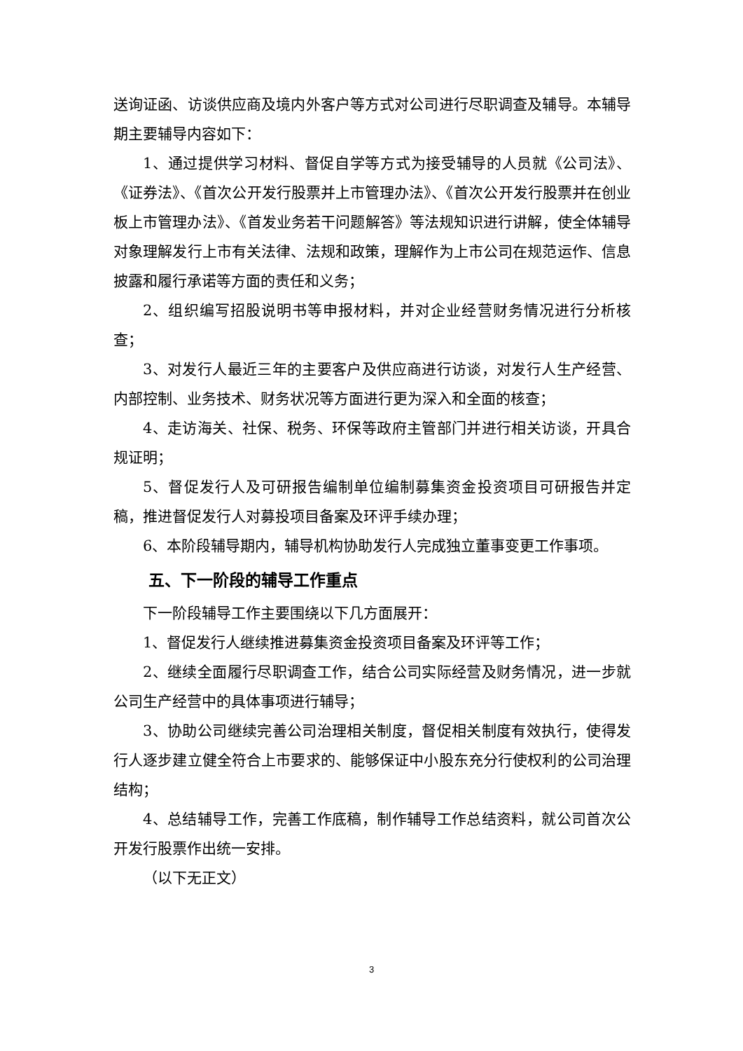送询证函、访谈供应商及境内外客户等方式对公司进行尽职调查及辅导。本辅导期主要辅导内容如下：
1、通过提供学习材料、督促自学等方式为接受辅导的人员就《公司法》、《证券法》、《首次公开发行股票并上市管理办法》、《首次公开发行股票并在创业板上市管理办法》、《首发业务若干问题解答》等法规知识进行讲解，使全体辅导对象理解发行上市有关法律、法规和政策，理解作为上市公司在规范运作、信息披露和履行承诺等方面的责任和义务；
2、组织编写招股说明书等申报材料，并对企业经营财务情况进行分析核查；
3、对发行人最近三年的主要客户及供应商进行访谈，对发行人生产经营、内部控制、业务技术、财务状况等方面进行更为深入和全面的核查；
4、走访海关、社保、税务、环保等政府主管部门并进行相关访谈，开具合规证明；
5、督促发行人及可研报告编制单位编制募集资金投资项目可研报告并定稿，推进督促发行人对募投项目备案及环评手续办理；
6、本阶段辅导期内，辅导机构协助发行人完成独立董事变更工作事项。
五、下一阶段的辅导工作重点
下一阶段辅导工作主要围绕以下几方面展开：
1、督促发行人继续推进募集资金投资项目备案及环评等工作；
2、继续全面履行尽职调查工作，结合公司实际经营及财务情况，进一步就公司生产经营中的具体事项进行辅导；
3、协助公司继续完善公司治理相关制度，督促相关制度有效执行，使得发行人逐步建立健全符合上市要求的、能够保证中小股东充分行使权利的公司治理结构；
4、总结辅导工作，完善工作底稿，制作辅导工作总结资料，就公司首次公开发行股票作出统一安排。
（以下无正文）
3